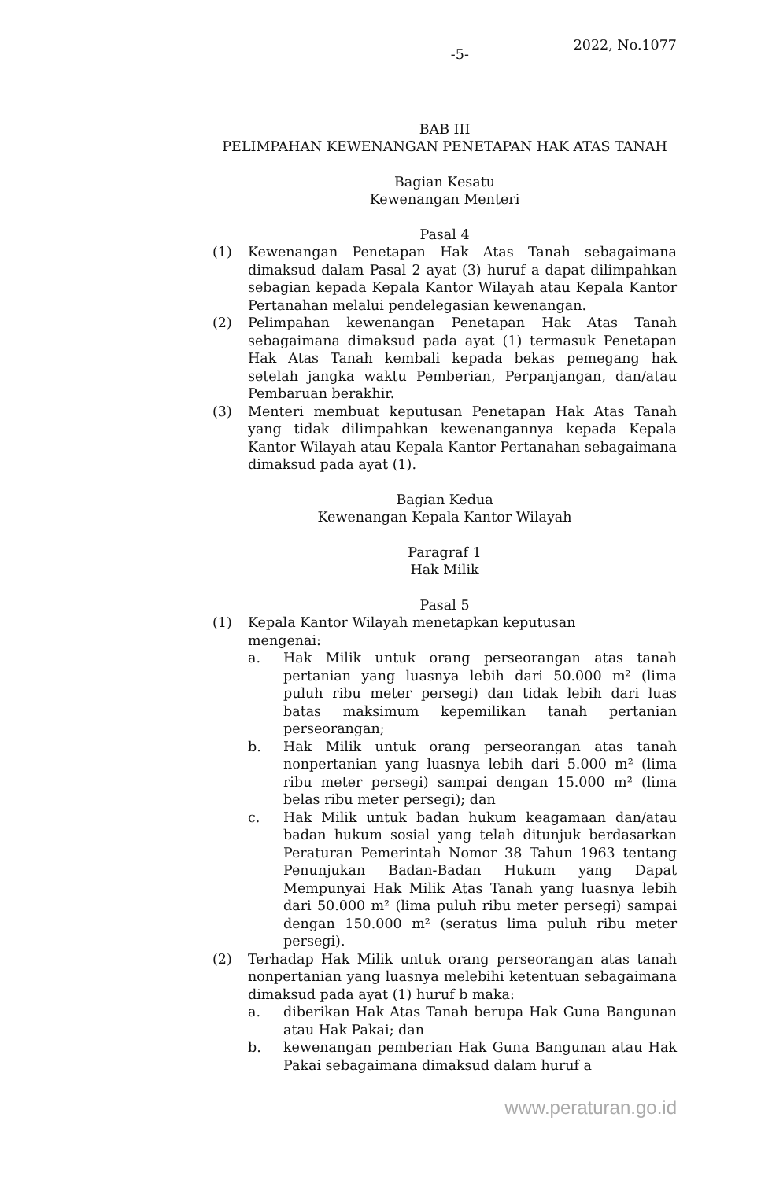-5-
2022, No.1077
BAB III
PELIMPAHAN KEWENANGAN PENETAPAN HAK ATAS TANAH
Bagian Kesatu
Kewenangan Menteri
Pasal 4
(1) Kewenangan Penetapan Hak Atas Tanah sebagaimana dimaksud dalam Pasal 2 ayat (3) huruf a dapat dilimpahkan sebagian kepada Kepala Kantor Wilayah atau Kepala Kantor Pertanahan melalui pendelegasian kewenangan.
(2) Pelimpahan kewenangan Penetapan Hak Atas Tanah sebagaimana dimaksud pada ayat (1) termasuk Penetapan Hak Atas Tanah kembali kepada bekas pemegang hak setelah jangka waktu Pemberian, Perpanjangan, dan/atau Pembaruan berakhir.
(3) Menteri membuat keputusan Penetapan Hak Atas Tanah yang tidak dilimpahkan kewenangannya kepada Kepala Kantor Wilayah atau Kepala Kantor Pertanahan sebagaimana dimaksud pada ayat (1).
Bagian Kedua
Kewenangan Kepala Kantor Wilayah
Paragraf 1
Hak Milik
Pasal 5
(1) Kepala Kantor Wilayah menetapkan keputusan
mengenai:
a. Hak Milik untuk orang perseorangan atas tanah pertanian yang luasnya lebih dari 50.000 m² (lima puluh ribu meter persegi) dan tidak lebih dari luas batas maksimum kepemilikan tanah pertanian perseorangan;
b. Hak Milik untuk orang perseorangan atas tanah nonpertanian yang luasnya lebih dari 5.000 m² (lima ribu meter persegi) sampai dengan 15.000 m² (lima belas ribu meter persegi); dan
c. Hak Milik untuk badan hukum keagamaan dan/atau badan hukum sosial yang telah ditunjuk berdasarkan Peraturan Pemerintah Nomor 38 Tahun 1963 tentang Penunjukan Badan-Badan Hukum yang Dapat Mempunyai Hak Milik Atas Tanah yang luasnya lebih dari 50.000 m² (lima puluh ribu meter persegi) sampai dengan 150.000 m² (seratus lima puluh ribu meter persegi).
(2) Terhadap Hak Milik untuk orang perseorangan atas tanah nonpertanian yang luasnya melebihi ketentuan sebagaimana dimaksud pada ayat (1) huruf b maka:
a. diberikan Hak Atas Tanah berupa Hak Guna Bangunan atau Hak Pakai; dan
b. kewenangan pemberian Hak Guna Bangunan atau Hak Pakai sebagaimana dimaksud dalam huruf a
www.peraturan.go.id